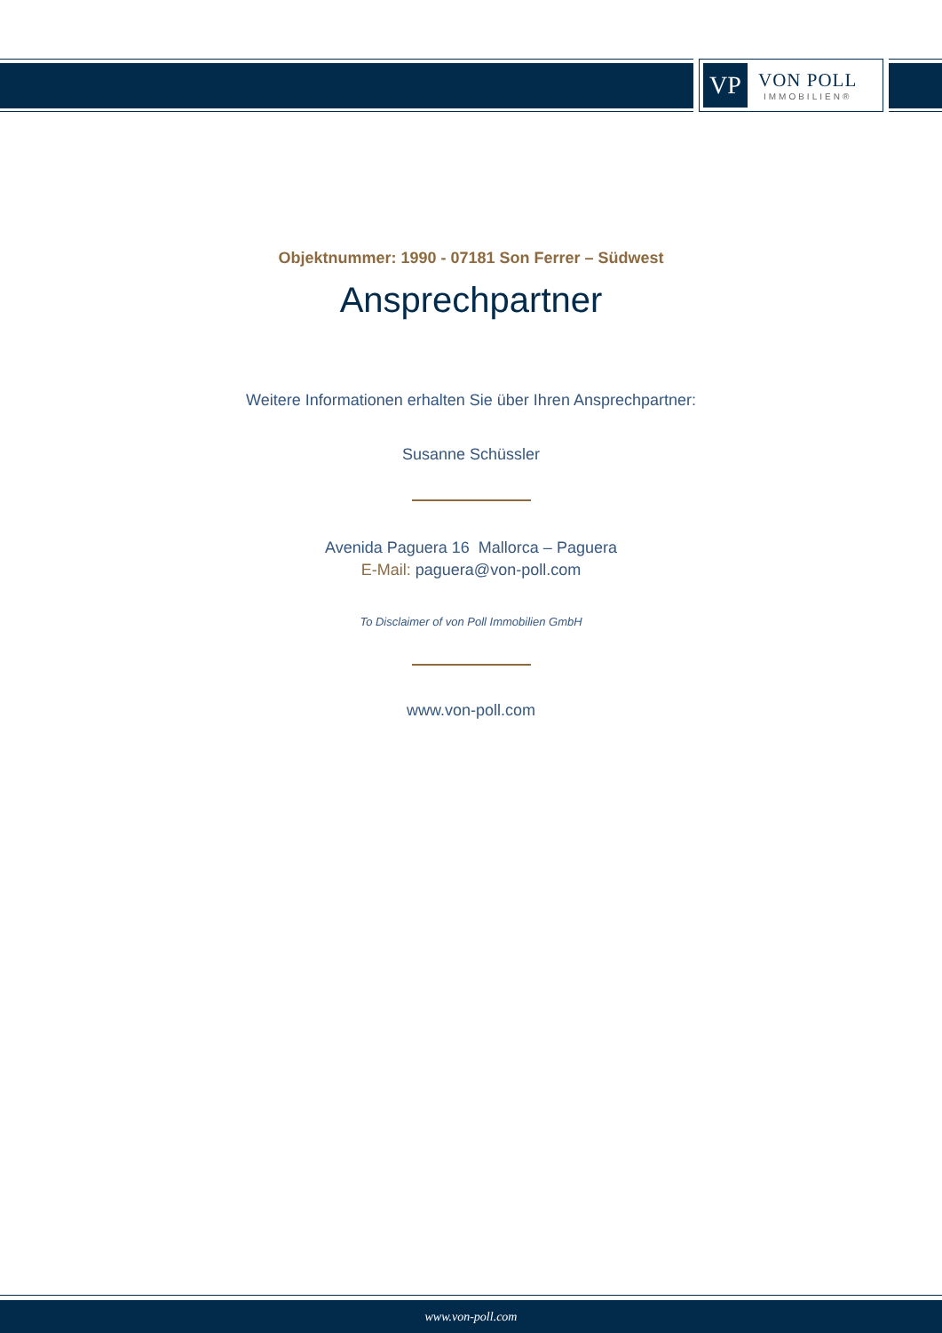VP
VON POLL
IMMOBILIEN®
Objektnummer: 1990 - 07181 Son Ferrer – Südwest
Ansprechpartner
Weitere Informationen erhalten Sie über Ihren Ansprechpartner:
Susanne Schüssler
Avenida Paguera 16 Mallorca – Paguera
E-Mail: paguera@von-poll.com
To Disclaimer of von Poll Immobilien GmbH
www.von-poll.com
www.von-poll.com